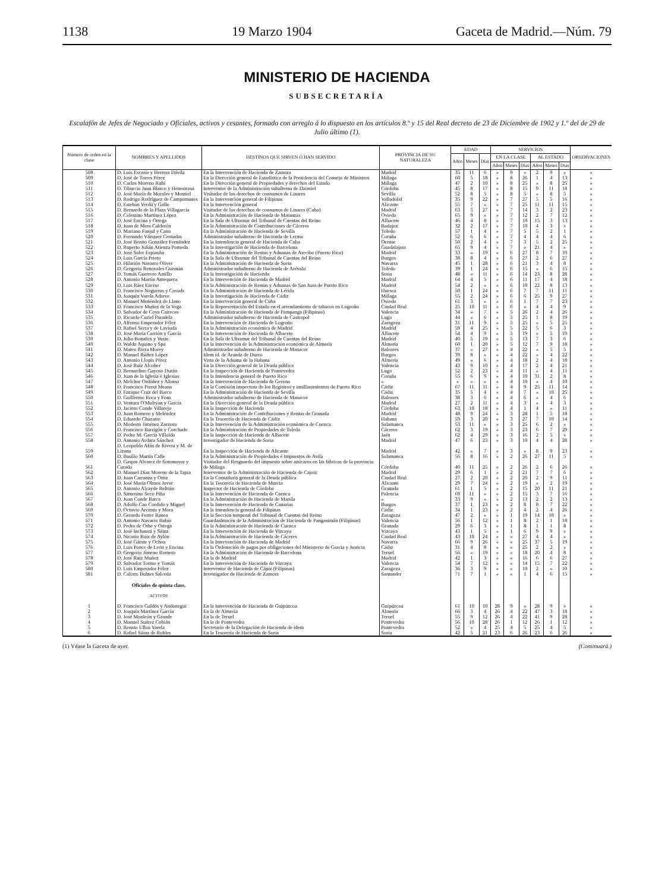1138 19 Marzo 1904 Gaceta de Madrid.—Núm. 79
MINISTERIO DE HACIENDA
SUBSECRETARÍA
Escalafón de Jefes de Negociado y Oficiales, activos y cesantes, formado con arreglo á lo dispuesto en los artículos 8.º y 15 del Real decreto de 23 de Diciembre de 1902 y 1.º del de 29 de Julio último (1).
| Número de orden en la clase | NOMBRES Y APELLIDOS | DESTINOS QUE SIRVEN Ó HAN SERVIDO | PROVINCIA DE SU NATURALEZA | EDAD | | | SERVICIOS | | | | | | OBSERVACIONES |
| --- | --- | --- | --- | --- | --- | --- | --- | --- | --- | --- | --- | --- | --- |
| | | | | Años | Meses | Días | EN LA CLASE | | | AL ESTADO | | | |
| | | | | | | | Años | Meses | Días | Años | Meses | Días | |
| 508 | D. Luis Escario y Herrera Dávila | En la Intervención de Hacienda de Zamora | Madrid | 35 | 11 | 6 | » | 9 | » | 2 | 9 | » | » |
| 509 | D. José de Torres Pérez | En la Dirección general de Estadística de la Presidencia del Consejo de Ministros | Málaga | 60 | 5 | 18 | » | 8 | 26 | 1 | 4 | 13 | » |
| 510 | D. Carlos Moreno Rubí | En la Dirección general de Propiedades y derechos del Estado | Málaga | 47 | 2 | 10 | » | 8 | 25 | » | 8 | 25 | » |
| 511 | D. Tiburcio Juan Blasco y Henestrosa | Interventor de la Administración subalterna de Daimiel | Córdoba | 45 | 8 | 17 | » | 8 | 15 | 9 | 11 | 18 | » |
| 512 | D. José María de Morales y Montiel | Visitador de los derechos de consumos de Linares | Sevilla | 52 | 8 | 5 | » | 8 | 5 | » | 8 | 5 | » |
| 513 | D. Rodrigo Rodríguez de Campomanes | En la Intervención general de Filipinas | Valladolid | 35 | 9 | 22 | » | 7 | 27 | 5 | 5 | 16 | » |
| 514 | D. Esteban Verdú y Gallo | En la Intervención general | Alicante | 55 | 7 | » | » | 7 | 25 | 11 | 11 | 15 | » |
| 515 | D. Bernardo de la Plaza Villagarcía | Visitador de los derechos de consumos de Linares (Cuba) | Madrid | 63 | 5 | 27 | » | 7 | 14 | 3 | 2 | 23 | » |
| 516 | D. Celestino Martínez López | En la Administración de Hacienda de Matanzas | Oviedo | 65 | 9 | » | » | 7 | 12 | 2 | 7 | 12 | » |
| 517 | D. José Encina y Ortega | En la Sala de Ultramar del Tribunal de Cuentas del Reino | Albacete | 46 | 4 | 8 | » | 7 | 10 | 15 | 3 | 13 | » |
| 518 | D. Juan de Mera Calderón | En la Administración de Contribuciones de Cáceres | Badajoz | 32 | 2 | 17 | » | 7 | 10 | 4 | 3 | » | » |
| 519 | D. Mariano Fanjul y Cano | En la Administración de Hacienda de Sevilla | Toledo | 57 | 1 | 4 | » | 7 | 5 | 5 | 2 | 1 | » |
| 520 | D. Fernando Vázquez Cernadas | Administrador subalterno de Hacienda de Lerma | Coruña | 52 | 6 | 6 | » | 7 | 4 | 4 | 4 | 6 | » |
| 521 | D. José Benito González Fernández | En la Intendencia general de Hacienda de Cuba | Orense | 50 | 2 | 4 | » | 7 | 3 | 5 | 2 | 25 | » |
| 522 | D. Ruperto Julián Atienza Pomeda | En la Investigación de Hacienda de Barcelona | Guadalajara | 65 | 9 | 4 | » | 7 | » | 21 | 4 | » | » |
| 523 | D. José Soler Espiauba | En la Administración de Rentas y Aduanas de Arecibo (Puerto Rico) | Madrid | 33 | » | 19 | » | 6 | 27 | 8 | 7 | 10 | » |
| 524 | D. Luis García Prieto | En la Sala de Ultramar del Tribunal de Cuentas del Reino | Burgos | 38 | 8 | 4 | » | 6 | 27 | 2 | 6 | 27 | » |
| 525 | D. Hilarión Navarro Oliver | En la Administración de Hacienda de Soria | Navarra | 45 | 1 | 28 | » | 6 | 21 | 3 | 4 | 8 | » |
| 526 | D. Gregorio Renovales Guzmán | Administrador subalterno de Hacienda de Arévalo | Toledo | 39 | 1 | 24 | » | 6 | 15 | » | 6 | 15 | » |
| 527 | D. Tomás Guerrero Amillo | En la Investigación de Hacienda | Soria | 48 | » | 11 | » | 6 | 14 | 23 | 8 | 28 | » |
| 528 | D. Antonio Martín Antequera | En la Intervención de Hacienda de Madrid | Madrid | 64 | 4 | 5 | » | 6 | 11 | 17 | 4 | 18 | » |
| 529 | D. Luis Ráez Enciso | En la Administración de Rentas y Aduanas de San Juan de Puerto Rico | Madrid | 54 | 2 | » | » | 6 | 10 | 22 | 8 | 13 | » |
| 530 | D. Francisco Nogueras y Cosials | En la Administración de Hacienda de Lérida | Huesca | 50 | 1 | 24 | » | 6 | 7 | 7 | 11 | 11 | » |
| 531 | D. Joaquín Varela Adarve | En la Investigación de Hacienda de Cádiz | Málaga | 55 | 2 | 24 | » | 6 | 6 | 25 | 9 | 27 | » |
| 532 | D. Manuel Menéndez de Llano | En la Intervención general de Cuba | Oviedo | 61 | 3 | » | » | 6 | 1 | 7 | 7 | 23 | » |
| 533 | D. Francisco Muñoz de la Vega | En la Representación del Estado en el arrendamiento de tabacos en Logroño | Ciudad Real | 25 | 10 | 11 | » | 6 | » | 4 | 4 | 9 | » |
| 534 | D. Salvador de Coya Caireces | En la Administración de Hacienda de Pampanga (Filipinas) | Valencia | 34 | » | 7 | » | 5 | 26 | 2 | 4 | 26 | » |
| 535 | D. Ricardo Curiel Paradela | Administrador subalterno de Hacienda de Castropol | Lugo | 44 | » | 6 | » | 5 | 25 | 1 | 8 | 19 | » |
| 536 | D. Alfonso Emperador Félez | En la Intervención de Hacienda de Logroño | Zaragoza | 31 | 11 | 9 | » | 5 | 25 | » | 5 | 25 | » |
| 537 | D. Rafael Serra y de Laviuda | En la Administración económica de Madrid | Madrid | 59 | 4 | 25 | » | 5 | 22 | 5 | 6 | 3 | » |
| 538 | D. José María Carrión y García | En la Intervención de Hacienda de Albacete | Albacete | 54 | 4 | 9 | » | 5 | 19 | » | 5 | 19 | » |
| 539 | D. Julio Bonafox y Yuste | En la Sala de Ultramar del Tribunal de Cuentas del Reino | Madrid | 40 | 5 | 19 | » | 5 | 13 | 7 | 3 | 6 | » |
| 540 | D. Waldo Aquino y Spa | En la Intervención de la Administración económica de Almería | Almería | 60 | 1 | 20 | » | 5 | 12 | 7 | 9 | 18 | » |
| 541 | D. Mateo Riera Morey | Administrador subalterno de Hacienda de Manacor | Baleares | 37 | » | 27 | » | 4 | 22 | » | 5 | 5 | » |
| 542 | D. Manuel Ibáñez López | Idem íd. de Aranda de Duero | Burgos | 39 | 8 | » | » | 4 | 22 | » | 4 | 22 | » |
| 543 | D. Antonio Llopis Pérez | Vista de la Aduana de la Habana | Almería | 49 | » | 6 | » | 4 | 18 | 2 | 4 | 18 | » |
| 544 | D. José Ruiz Alcober | En la Dirección general de la Deuda pública | Valencia | 43 | 9 | 10 | » | 4 | 17 | 2 | 4 | 21 | » |
| 545 | D. Bernardino Gayoso Durán | En la Inspección de Hacienda de Pontevedra | Lugo | 52 | 2 | 23 | » | 4 | 11 | » | 4 | 11 | » |
| 546 | D. Juan de la Iglesia é Iglesias | En la Intendencia general de Puerto Rico | Coruña | 55 | 6 | 9 | » | 4 | 10 | 31 | 2 | 8 | » |
| 547 | D. Melchor Ordóñez y Alonso | En la Intervención de Hacienda de Gerona | » | » | » | » | » | 4 | 10 | » | 4 | 10 | » |
| 548 | D. Francisco Pierrá Meana | En la Comisión inspectora de los Registros y amillaramientos de Puerto Rico | Cádiz | 67 | 11 | 11 | » | 4 | 9 | 25 | 11 | 14 | » |
| 549 | D. Enrique Cruz del Barco | En la Administración de Hacienda de Sevilla | Cádiz | 35 | 5 | 4 | » | 4 | 7 | » | 10 | 25 | » |
| 550 | D. Guillermo Roca y Fons | Administrador subalterno de Hacienda de Manacor | Baleares | 38 | 3 | 6 | » | 4 | 6 | » | 4 | 6 | » |
| 551 | D. Ventura O'Mulryan y García | En la Dirección general de la Deuda pública | Madrid | 27 | 2 | 11 | » | 4 | 3 | » | 4 | 3 | » |
| 552 | D. Jacinto Conde Villarejo | En la Inspección de Hacienda | Córdoba | 63 | 10 | 18 | » | 4 | 1 | 4 | » | 11 | » |
| 553 | D. Juan Romero y Meléndez | En la Administración de Contribuciones y Rentas de Granada | Madrid | 48 | 9 | 24 | » | 3 | 28 | 1 | 5 | 18 | » |
| 554 | D. Eduardo Chazarre | En la Tesorería de Hacienda de Cádiz | Habana | 59 | 3 | 20 | » | 3 | 27 | 7 | 10 | 14 | » |
| 555 | D. Modesto Jiménez Zarzoso | En la Intervención de la Administración económica de Cuenca | Salamanca | 53 | 11 | » | » | 3 | 25 | 6 | 2 | » | » |
| 556 | D. Francisco Barrigón y Corchado | En la Administración de Propiedades de Toledo | Cáceres | 62 | 3 | 19 | » | 3 | 23 | 6 | 7 | 29 | » |
| 557 | D. Pedro M. García Villoldo | En la Inspección de Hacienda de Albacete | Jaén | 62 | 4 | 29 | » | 3 | 16 | 2 | 5 | » | » |
| 558 | D. Antonio Ardura Sánchez | Investigador de Hacienda de Soria | Madrid | 47 | 6 | 23 | » | 3 | 10 | 4 | 4 | 28 | » |
| 559 | D. Leopoldo Afán de Rivera y M. de Lizana | En la Inspección de Hacienda de Alicante | Madrid | 42 | » | 7 | » | 3 | » | 8 | 9 | 23 | » |
| 560 | D. Basilio Martín Calle | En la Administración de Propiedades é Impuestos de Avila | Salamanca | 56 | 8 | 16 | » | 2 | 26 | 27 | 11 | 5 | » |
| 561 | D. Gaspar Alvarez de Sotomayor y Curado | Visitador del Resguardo del impuesto sobre azúcares en las fábricas de la provincia de Málaga | Córdoba | 40 | 11 | 25 | » | 2 | 26 | 2 | 6 | 26 | » |
| 562 | D. Manuel Díaz Moreno de la Tapia | Interventor de la Administración de Hacienda de Cajoiz | Madrid | 29 | 6 | 1 | » | 2 | 21 | 7 | 7 | 6 | » |
| 563 | D. Juan Carranza y Ortiz | En la Contaduría general de la Deuda pública | Ciudad Real | 27 | 2 | 20 | » | 2 | 20 | 2 | 9 | 11 | » |
| 564 | D. José María Olmos Jover | En la Tesorería de Hacienda de Murcia | Alicante | 29 | 7 | 24 | » | 2 | 19 | » | 2 | 19 | » |
| 565 | D. Antonio Alcayde Beltrán | Inspector de Hacienda de Córdoba | Granada | 61 | 1 | 5 | » | 2 | 15 | 20 | 11 | 21 | » |
| 566 | D. Saturnino Seco Piña | En la Intervención de Hacienda de Cuenca | Palencia | 69 | 11 | » | » | 2 | 15 | 3 | 7 | 16 | » |
| 567 | D. Juan Conde Barca | En la Administración de Hacienda de Manila | » | 33 | 9 | » | » | 2 | 13 | 2 | 2 | 13 | » |
| 568 | D. Adolfo Cao Cordido y Miguel | En la Intervención de Hacienda de Canarias | Burgos | 37 | 1 | 23 | » | 2 | 8 | 8 | 7 | 22 | » |
| 569 | D. Octavio Arcimis y Mora | En la Intendencia general de Filipinas | Cádiz | 34 | 1 | 23 | » | 2 | 4 | 2 | 4 | 26 | » |
| 570 | D. Gerardo Ferrer Ranea | En la Sección temporal del Tribunal de Cuentas del Reino | Zaragoza | 47 | 2 | » | » | 1 | 19 | 14 | 10 | » | » |
| 571 | D. Antonio Navarro Rubio | Guardaalmacén de la Administración de Hacienda de Pangasimán (Filipinas) | Valencia | 56 | 1 | 12 | » | 1 | 8 | 2 | 1 | 18 | » |
| 572 | D. Pedro de Orbe y Ortega | En la Administración de Hacienda de Cuenca | Granada | 29 | 6 | 3 | » | 1 | 8 | 1 | 1 | 8 | » |
| 573 | D. José Inchausti y Sáinz | En la Intervención de Hacienda de Vizcaya | Vizcaya | 43 | 1 | 5 | » | 1 | 6 | 9 | 9 | » | » |
| 574 | D. Nicasio Ruiz de Aylón | En la Administración de Hacienda de Cáceres | Ciudad Real | 43 | 10 | 24 | » | » | 27 | 4 | 4 | » | » |
| 575 | D. José Gárate y Ochoa | En la Intervención de Hacienda de Madrid | Navarra | 66 | 9 | 26 | » | » | 25 | 37 | 5 | 19 | » |
| 576 | D. Luis Ponce de León y Encina | En la Ordenación de pagos por obligaciones del Ministerio de Gracia y Justicia | Cádiz | 31 | 4 | 8 | » | » | 25 | 2 | 2 | » | » |
| 577 | D. Gregorio Jimeno Romero | En la Administración de Hacienda de Barcelona | Teruel | 56 | » | 19 | » | » | 18 | 20 | 4 | 8 | » |
| 578 | D. José Ruiz Muñoz | En la de Madrid | Madrid | 42 | 1 | 3 | » | » | 16 | 6 | 6 | 27 | » |
| 579 | D. Salvador Tormo y Tomás | En la Intervención de Hacienda de Vizcaya | Valencia | 54 | 7 | 12 | » | » | 14 | 15 | 7 | 22 | » |
| 580 | D. Luis Emperador Félez | Interventor de Hacienda de Cápiz (Filipinas) | Zaragoza | 36 | 3 | 9 | » | » | 10 | 2 | » | 10 | » |
| 581 | D. Calixto Bulnes Salceda | Investigador de Hacienda de Zamora | Santander | 71 | 7 | 1 | » | » | 1 | 4 | 6 | 15 | » |
| | Oficiales de quinta clase. | | | | | | | | | | | | |
| | ACTIVOS | | | | | | | | | | | | |
| 1 | D. Francisco Galdós y Andonegui | En la Intervención de Hacienda de Guipúzcoa | Guipúzcoa | 61 | 10 | 10 | 28 | 9 | » | 28 | 9 | » | » |
| 2 | D. Joaquín Martínez García | En la de Almería | Almería | 66 | 3 | 4 | 26 | 4 | 22 | 47 | 3 | 18 | » |
| 3 | D. José Monleón y Grande | En la de Teruel | Teruel | 55 | 9 | 12 | 26 | 4 | 22 | 41 | 9 | 28 | » |
| 4 | D. Manuel Suárez Cobián | En la de Pontevedra | Pontevedra | 56 | 10 | 28 | 26 | 1 | 12 | 26 | 1 | 12 | » |
| 5 | D. Renato Ulloa Varela | Secretario de la Delegación de Hacienda de ídem | Pontevedra | 52 | » | 4 | 25 | 4 | 5 | 25 | 4 | 5 | » |
| 6 | D. Rafael Sáinz de Robles | En la Tesorería de Hacienda de Soria | Soria | 42 | 5 | 21 | 23 | 6 | 26 | 23 | 6 | 26 | » |
(1) Véase la Gaceta de ayer. (Continuará.)